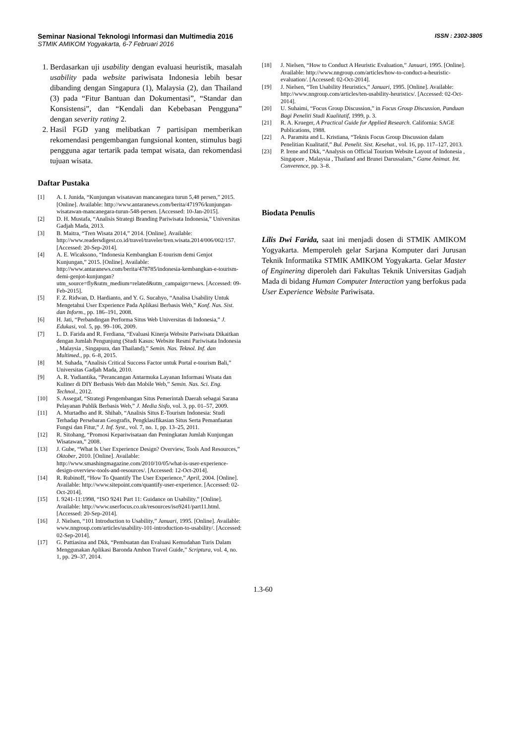Seminar Nasional Teknologi Informasi dan Multimedia 2016
STMIK AMIKOM Yogyakarta, 6-7 Februari 2016
ISSN : 2302-3805
1. Berdasarkan uji usability dengan evaluasi heuristik, masalah usability pada website pariwisata Indonesia lebih besar dibanding dengan Singapura (1), Malaysia (2), dan Thailand (3) pada “Fitur Bantuan dan Dokumentasi”, “Standar dan Konsistensi”, dan “Kendali dan Kebebasan Pengguna” dengan severity rating 2.
2. Hasil FGD yang melibatkan 7 partisipan memberikan rekomendasi pengembangan fungsional konten, stimulus bagi pengguna agar tertarik pada tempat wisata, dan rekomendasi tujuan wisata.
Daftar Pustaka
[1] A. I. Junida, “Kunjungan wisatawan mancanegara turun 5,48 persen,” 2015. [Online]. Available: http://www.antaranews.com/berita/471976/kunjungan-wisatawan-mancanegara-turun-548-persen. [Accessed: 10-Jan-2015].
[2] D. H. Mustafa, “Analisis Strategi Branding Pariwisata Indonesia,” Universitas Gadjah Mada, 2013.
[3] B. Maitra, “Tren Wisata 2014,” 2014. [Online]. Available: http://www.readersdigest.co.id/travel/traveler/tren.wisata.2014/006/002/157. [Accessed: 20-Sep-2014].
[4] A. E. Wicaksono, “Indonesia Kembangkan E-tourism demi Genjot Kunjungan,” 2015. [Online]. Available: http://www.antaranews.com/berita/478785/indonesia-kembangkan-e-tourism-demi-genjot-kunjungan?utm_source=fly&utm_medium=related&utm_campaign=news. [Accessed: 09-Feb-2015].
[5] F. Z. Ridwan, D. Hardianto, and Y. G. Sucahyo, “Analisa Usability Untuk Mengetahui User Experience Pada Aplikasi Berbasis Web,” Konf. Nas. Sist. dan Inform., pp. 186–191, 2008.
[6] H. Jati, “Perbandingan Performa Situs Web Universitas di Indonesia,” J. Edukasi, vol. 5, pp. 99–106, 2009.
[7] L. D. Farida and R. Ferdiana, “Evaluasi Kinerja Website Pariwisata Dikaitkan dengan Jumlah Pengunjung (Studi Kasus: Website Resmi Pariwisata Indonesia , Malaysia , Singapura, dan Thailand),” Semin. Nas. Teknol. Inf. dan Multimed., pp. 6–8, 2015.
[8] M. Suhada, “Analisis Critical Success Factor untuk Portal e-tourism Bali,” Universitas Gadjah Mada, 2010.
[9] A. R. Yudiantika, “Perancangan Antarmuka Layanan Informasi Wisata dan Kuliner di DIY Berbasis Web dan Mobile Web,” Semin. Nas. Sci. Eng. Technol., 2012.
[10] S. Assegaf, “Strategi Pengembangan Situs Pemerintah Daerah sebagai Sarana Pelayanan Publik Berbasis Web,” J. Media Sisfo, vol. 3, pp. 01–57, 2009.
[11] A. Murtadho and R. Shihab, “Analisis Situs E-Tourism Indonesia: Studi Terhadap Persebaran Geografis, Pengklasifikasian Situs Serta Pemanfaatan Fungsi dan Fitur,” J. Inf. Syst., vol. 7, no. 1, pp. 13–25, 2011.
[12] R. Sitohang, “Promosi Kepariwisataan dan Peningkatan Jumlah Kunjungan Wisatawan,” 2008.
[13] J. Gube, “What Is User Experience Design? Overview, Tools And Resources,” Oktober, 2010. [Online]. Available: http://www.smashingmagazine.com/2010/10/05/what-is-user-experience-design-overview-tools-and-resources/. [Accessed: 12-Oct-2014].
[14] R. Rubinoff, “How To Quantify The User Experience,” April, 2004. [Online]. Available: http://www.sitepoint.com/quantify-user-experience. [Accessed: 02-Oct-2014].
[15] I. 9241-11:1998, “ISO 9241 Part 11: Guidance on Usability.” [Online]. Available: http://www.userfocus.co.uk/resources/iso9241/part11.html. [Accessed: 20-Sep-2014].
[16] J. Nielsen, “101 Introduction to Usability,” Januari, 1995. [Online]. Available: www.nngroup.com/articles/usability-101-introduction-to-usability/. [Accessed: 02-Sep-2014].
[17] G. Pattiasina and Dkk, “Pembuatan dan Evaluasi Kemudahan Turis Dalam Menggunakan Aplikasi Baronda Ambon Travel Guide,” Scriptura, vol. 4, no. 1, pp. 29–37, 2014.
[18] J. Nielsen, “How to Conduct A Heuristic Evaluation,” Januari, 1995. [Online]. Available: http://www.nngroup.com/articles/how-to-conduct-a-heuristic-evaluation/. [Accessed: 02-Oct-2014].
[19] J. Nielsen, “Ten Usability Heuristics,” Januari, 1995. [Online]. Available: http://www.nngroup.com/articles/ten-usability-heuristics/. [Accessed: 02-Oct-2014].
[20] U. Suhaimi, “Focus Group Discussion,” in Focus Group Discussion, Panduan Bagi Peneliti Studi Kualitatif, 1999, p. 3.
[21] R. A. Krueger, A Practical Guide for Applied Research. California: SAGE Publications, 1988.
[22] A. Paramita and L. Kristiana, “Teknis Focus Group Discussion dalam Penelitian Kualitatif,” Bul. Penelit. Sist. Kesehat., vol. 16, pp. 117–127, 2013.
[23] P. Irene and Dkk, “Analysis on Official Tourism Website Layout of Indonesia , Singapore , Malaysia , Thailand and Brunei Darussalam,” Game Animat. Int. Converence, pp. 3–8.
Biodata Penulis
Lilis Dwi Farida, saat ini menjadi dosen di STMIK AMIKOM Yogyakarta. Memperoleh gelar Sarjana Komputer dari Jurusan Teknik Informatika STMIK AMIKOM Yogyakarta. Gelar Master of Enginering diperoleh dari Fakultas Teknik Universitas Gadjah Mada di bidang Human Computer Interaction yang berfokus pada User Experience Website Pariwisata.
1.3-60